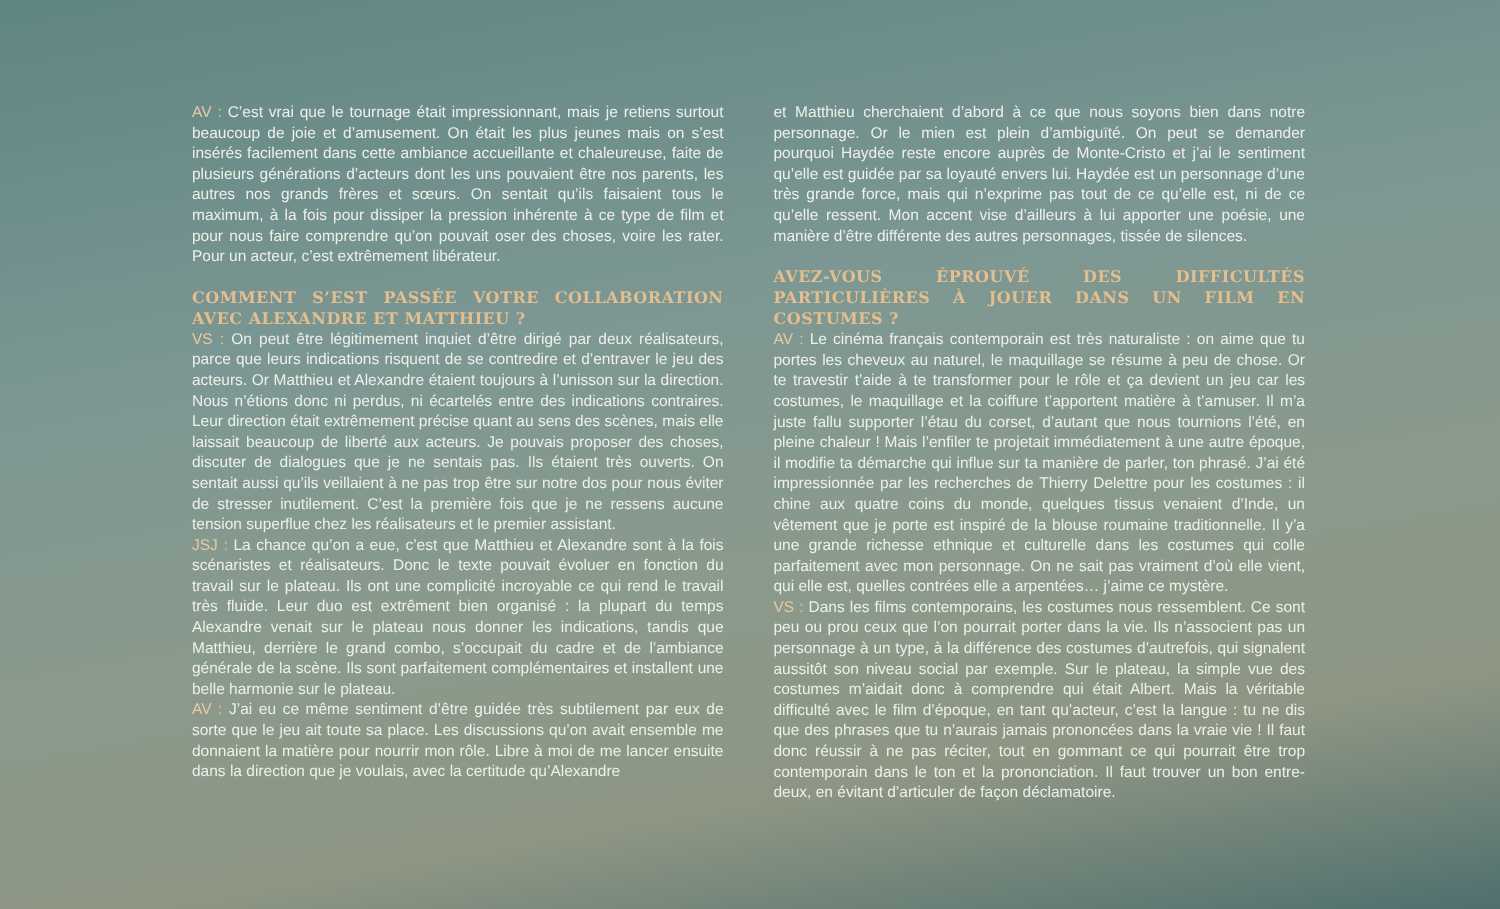AV : C’est vrai que le tournage était impressionnant, mais je retiens surtout beaucoup de joie et d’amusement. On était les plus jeunes mais on s’est insérés facilement dans cette ambiance accueillante et chaleureuse, faite de plusieurs générations d’acteurs dont les uns pouvaient être nos parents, les autres nos grands frères et sœurs. On sentait qu’ils faisaient tous le maximum, à la fois pour dissiper la pression inhérente à ce type de film et pour nous faire comprendre qu’on pouvait oser des choses, voire les rater. Pour un acteur, c’est extrêmement libérateur.
COMMENT S’EST PASSÉE VOTRE COLLABORATION AVEC ALEXANDRE ET MATTHIEU ?
VS : On peut être légitimement inquiet d’être dirigé par deux réalisateurs, parce que leurs indications risquent de se contredire et d’entraver le jeu des acteurs. Or Matthieu et Alexandre étaient toujours à l’unisson sur la direction. Nous n’étions donc ni perdus, ni écartelés entre des indications contraires. Leur direction était extrêmement précise quant au sens des scènes, mais elle laissait beaucoup de liberté aux acteurs. Je pouvais proposer des choses, discuter de dialogues que je ne sentais pas. Ils étaient très ouverts. On sentait aussi qu’ils veillaient à ne pas trop être sur notre dos pour nous éviter de stresser inutilement. C’est la première fois que je ne ressens aucune tension superflue chez les réalisateurs et le premier assistant.
JSJ : La chance qu’on a eue, c’est que Matthieu et Alexandre sont à la fois scénaristes et réalisateurs. Donc le texte pouvait évoluer en fonction du travail sur le plateau. Ils ont une complicité incroyable ce qui rend le travail très fluide. Leur duo est extrêment bien organisé : la plupart du temps Alexandre venait sur le plateau nous donner les indications, tandis que Matthieu, derrière le grand combo, s’occupait du cadre et de l’ambiance générale de la scène. Ils sont parfaitement complémentaires et installent une belle harmonie sur le plateau.
AV : J’ai eu ce même sentiment d’être guidée très subtilement par eux de sorte que le jeu ait toute sa place. Les discussions qu’on avait ensemble me donnaient la matière pour nourrir mon rôle. Libre à moi de me lancer ensuite dans la direction que je voulais, avec la certitude qu’Alexandre
et Matthieu cherchaient d’abord à ce que nous soyons bien dans notre personnage. Or le mien est plein d’ambiguïté. On peut se demander pourquoi Haydée reste encore auprès de Monte-Cristo et j’ai le sentiment qu’elle est guidée par sa loyauté envers lui. Haydée est un personnage d’une très grande force, mais qui n’exprime pas tout de ce qu’elle est, ni de ce qu’elle ressent. Mon accent vise d’ailleurs à lui apporter une poésie, une manière d’être différente des autres personnages, tissée de silences.
AVEZ-VOUS ÉPROUVÉ DES DIFFICULTÉS PARTICULIÈRES À JOUER DANS UN FILM EN COSTUMES ?
AV : Le cinéma français contemporain est très naturaliste : on aime que tu portes les cheveux au naturel, le maquillage se résume à peu de chose. Or te travestir t’aide à te transformer pour le rôle et ça devient un jeu car les costumes, le maquillage et la coiffure t’apportent matière à t’amuser. Il m’a juste fallu supporter l’étau du corset, d’autant que nous tournions l’été, en pleine chaleur ! Mais l’enfiler te projetait immédiatement à une autre époque, il modifie ta démarche qui influe sur ta manière de parler, ton phrasé. J’ai été impressionnée par les recherches de Thierry Delettre pour les costumes : il chine aux quatre coins du monde, quelques tissus venaient d’Inde, un vêtement que je porte est inspiré de la blouse roumaine traditionnelle. Il y’a une grande richesse ethnique et culturelle dans les costumes qui colle parfaitement avec mon personnage. On ne sait pas vraiment d’où elle vient, qui elle est, quelles contrées elle a arpentées… j’aime ce mystère.
VS : Dans les films contemporains, les costumes nous ressemblent. Ce sont peu ou prou ceux que l’on pourrait porter dans la vie. Ils n’associent pas un personnage à un type, à la différence des costumes d’autrefois, qui signalent aussitôt son niveau social par exemple. Sur le plateau, la simple vue des costumes m’aidait donc à comprendre qui était Albert. Mais la véritable difficulté avec le film d’époque, en tant qu’acteur, c’est la langue : tu ne dis que des phrases que tu n’aurais jamais prononcées dans la vraie vie ! Il faut donc réussir à ne pas réciter, tout en gommant ce qui pourrait être trop contemporain dans le ton et la prononciation. Il faut trouver un bon entre-deux, en évitant d’articuler de façon déclamatoire.